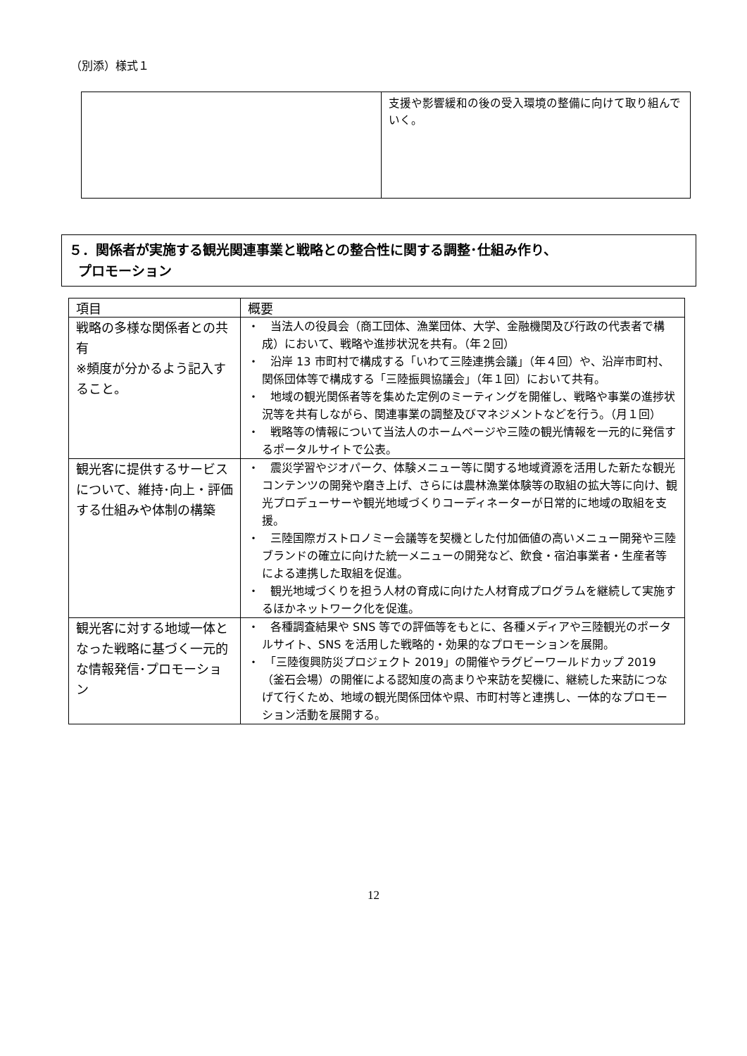（別添）様式１
| | 支援や影響緩和の後の受入環境の整備に向けて取り組んでいく。 |
５．関係者が実施する観光関連事業と戦略との整合性に関する調整･仕組み作り、
プロモーション
| 項目 | 概要 |
| --- | --- |
| 戦略の多様な関係者との共有 ※頻度が分かるよう記入すること。 | ・ 当法人の役員会（商工団体、漁業団体、大学、金融機関及び行政の代表者で構成）において、戦略や進捗状況を共有。（年２回） ・ 沿岸 13 市町村で構成する「いわて三陸連携会議」（年４回）や、沿岸市町村、関係団体等で構成する「三陸振興協議会」（年１回）において共有。 ・ 地域の観光関係者等を集めた定例のミーティングを開催し、戦略や事業の進捗状況等を共有しながら、関連事業の調整及びマネジメントなどを行う。（月１回） ・ 戦略等の情報について当法人のホームページや三陸の観光情報を一元的に発信するポータルサイトで公表。 |
| 観光客に提供するサービスについて、維持･向上・評価する仕組みや体制の構築 | ・ 震災学習やジオパーク、体験メニュー等に関する地域資源を活用した新たな観光コンテンツの開発や磨き上げ、さらには農林漁業体験等の取組の拡大等に向け、観光プロデューサーや観光地域づくりコーディネーターが日常的に地域の取組を支援。 ・ 三陸国際ガストロノミー会議等を契機とした付加価値の高いメニュー開発や三陸ブランドの確立に向けた統一メニューの開発など、飲食・宿泊事業者・生産者等による連携した取組を促進。 ・ 観光地域づくりを担う人材の育成に向けた人材育成プログラムを継続して実施するほかネットワーク化を促進。 |
| 観光客に対する地域一体となった戦略に基づく一元的な情報発信･プロモーション | ・ 各種調査結果や SNS 等での評価等をもとに、各種メディアや三陸観光のポータルサイト、SNS を活用した戦略的・効果的なプロモーションを展開。 ・ 「三陸復興防災プロジェクト 2019」の開催やラグビーワールドカップ 2019（釜石会場）の開催による認知度の高まりや来訪を契機に、継続した来訪につなげて行くため、地域の観光関係団体や県、市町村等と連携し、一体的なプロモーション活動を展開する。 |
12